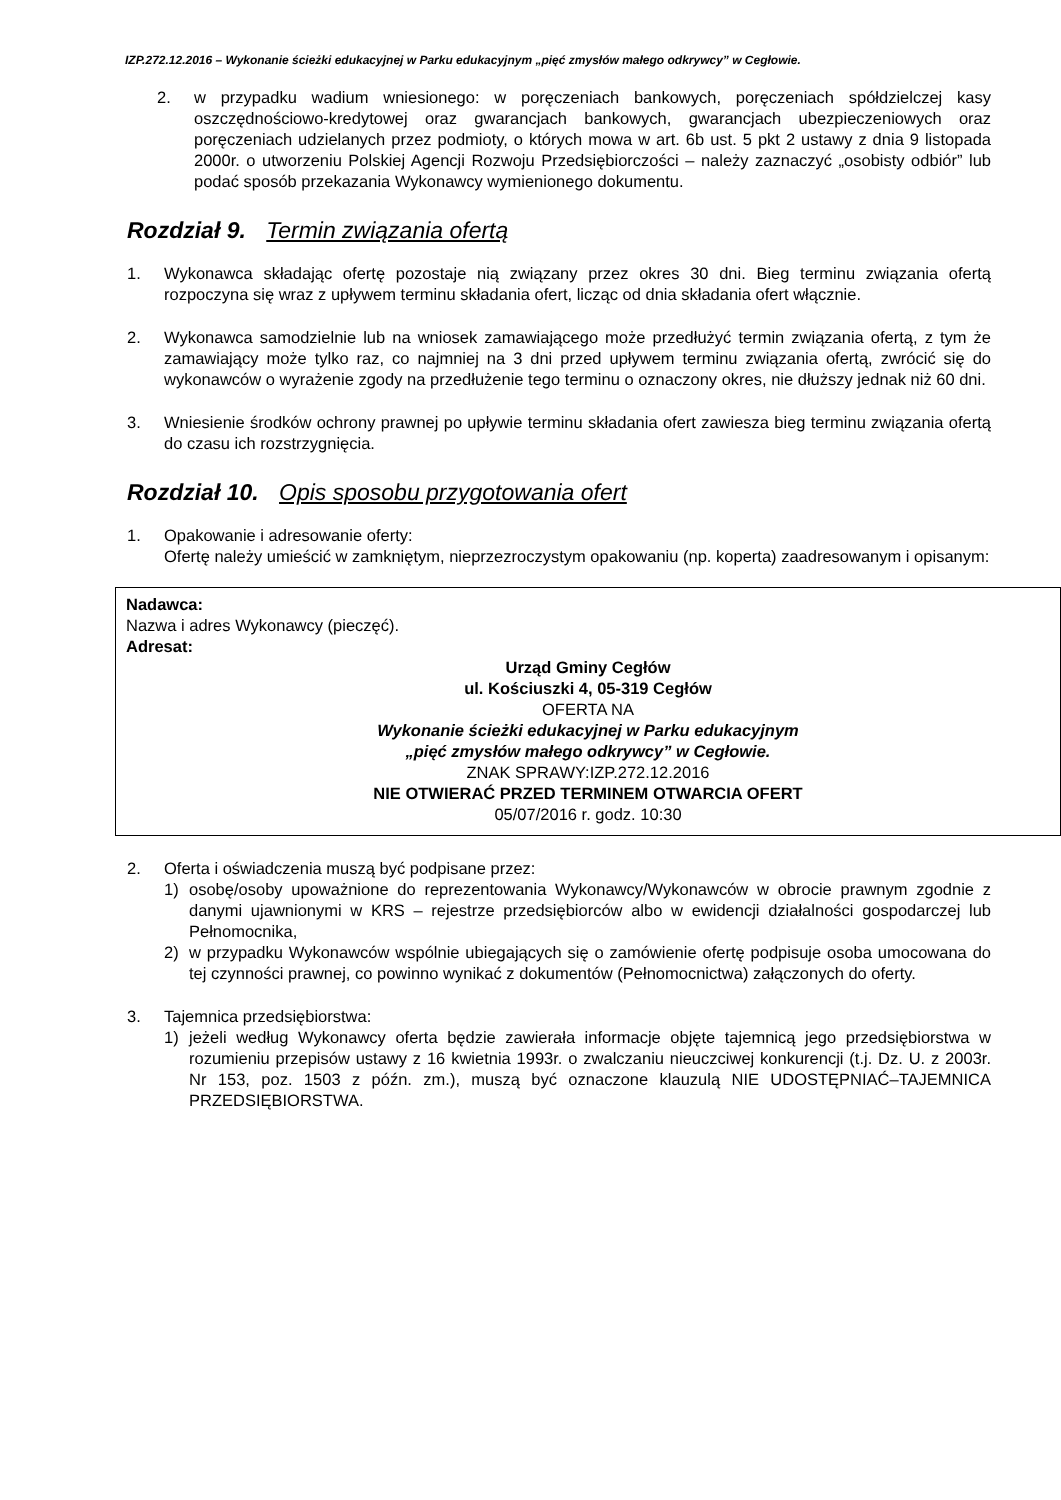IZP.272.12.2016 – Wykonanie ścieżki edukacyjnej w Parku edukacyjnym „pięć zmysłów małego odkrywcy” w Cegłowie.
2. w przypadku wadium wniesionego: w poręczeniach bankowych, poręczeniach spółdzielczej kasy oszczędnościowo-kredytowej oraz gwarancjach bankowych, gwarancjach ubezpieczeniowych oraz poręczeniach udzielanych przez podmioty, o których mowa w art. 6b ust. 5 pkt 2 ustawy z dnia 9 listopada 2000r. o utworzeniu Polskiej Agencji Rozwoju Przedsiębiorczości – należy zaznaczyć „osobisty odbiór” lub podać sposób przekazania Wykonawcy wymienionego dokumentu.
Rozdział 9. Termin związania ofertą
1. Wykonawca składając ofertę pozostaje nią związany przez okres 30 dni. Bieg terminu związania ofertą rozpoczyna się wraz z upływem terminu składania ofert, licząc od dnia składania ofert włącznie.
2. Wykonawca samodzielnie lub na wniosek zamawiającego może przedłużyć termin związania ofertą, z tym że zamawiający może tylko raz, co najmniej na 3 dni przed upływem terminu związania ofertą, zwrócić się do wykonawców o wyrażenie zgody na przedłużenie tego terminu o oznaczony okres, nie dłuższy jednak niż 60 dni.
3. Wniesienie środków ochrony prawnej po upływie terminu składania ofert zawiesza bieg terminu związania ofertą do czasu ich rozstrzygnięcia.
Rozdział 10. Opis sposobu przygotowania ofert
1. Opakowanie i adresowanie oferty:
Ofertę należy umieścić w zamkniętym, nieprzezroczystym opakowaniu (np. koperta) zaadresowanym i opisanym:
Nadawca:
Nazwa i adres Wykonawcy (pieczęć).
Adresat:
Urząd Gminy Cegłów
ul. Kościuszki 4, 05-319 Cegłów
OFERTA NA
Wykonanie ścieżki edukacyjnej w Parku edukacyjnym
„pięć zmysłów małego odkrywcy” w Cegłowie.
ZNAK SPRAWY:IZP.272.12.2016
NIE OTWIERAĆ PRZED TERMINEM OTWARCIA OFERT
05/07/2016 r. godz. 10:30
2. Oferta i oświadczenia muszą być podpisane przez:
1) osobę/osoby upoważnione do reprezentowania Wykonawcy/Wykonawców w obrocie prawnym zgodnie z danymi ujawnionymi w KRS – rejestrze przedsiębiorców albo w ewidencji działalności gospodarczej lub Pełnomocnika,
2) w przypadku Wykonawców wspólnie ubiegających się o zamówienie ofertę podpisuje osoba umocowana do tej czynności prawnej, co powinno wynikać z dokumentów (Pełnomocnictwa) załączonych do oferty.
3. Tajemnica przedsiębiorstwa:
1) jeżeli według Wykonawcy oferta będzie zawierała informacje objęte tajemnicą jego przedsiębiorstwa w rozumieniu przepisów ustawy z 16 kwietnia 1993r. o zwalczaniu nieuczciwej konkurencji (t.j. Dz. U. z 2003r. Nr 153, poz. 1503 z późn. zm.), muszą być oznaczone klauzulą NIE UDOSTĘPNIAĆ–TAJEMNICA PRZEDSIĘBIORSTWA.